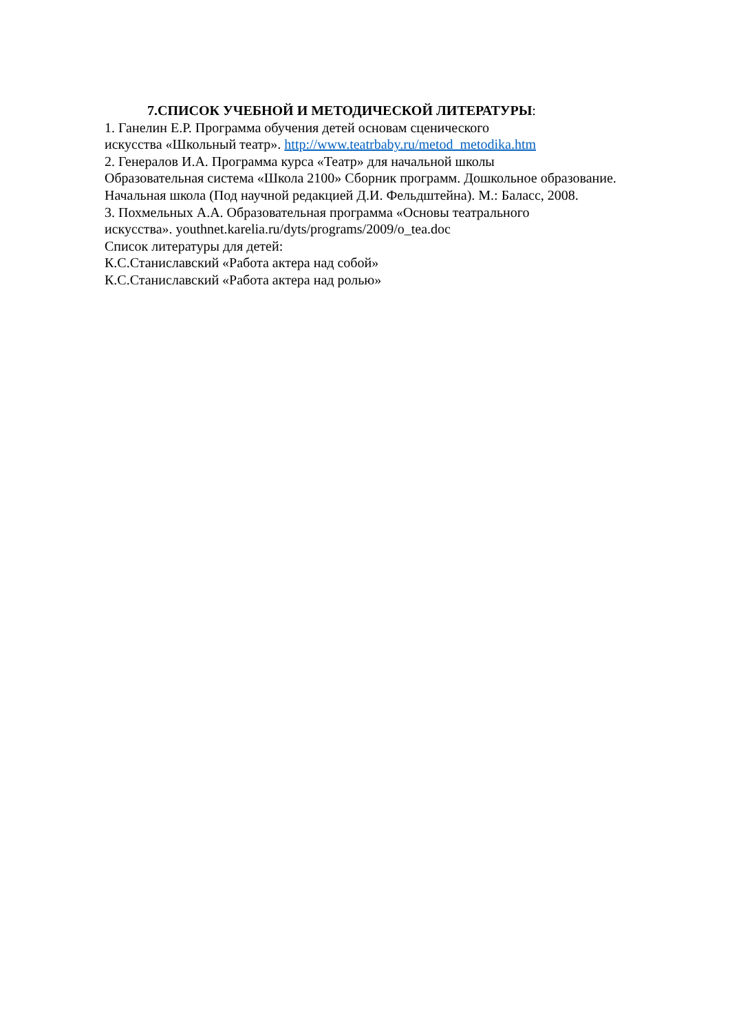7.СПИСОК УЧЕБНОЙ И МЕТОДИЧЕСКОЙ ЛИТЕРАТУРЫ:
1. Ганелин Е.Р. Программа обучения детей основам сценического
искусства «Школьный театр». http://www.teatrbaby.ru/metod_metodika.htm
2. Генералов И.А. Программа курса «Театр» для начальной школы
Образовательная система «Школа 2100» Сборник программ. Дошкольное образование.
Начальная школа (Под научной редакцией Д.И. Фельдштейна). М.: Баласс, 2008.
3. Похмельных А.А. Образовательная программа «Основы театрального
искусства». youthnet.karelia.ru/dyts/programs/2009/o_tea.doc
Список литературы для детей:
К.С.Станиславский «Работа актера над собой»
К.С.Станиславский «Работа актера над ролью»